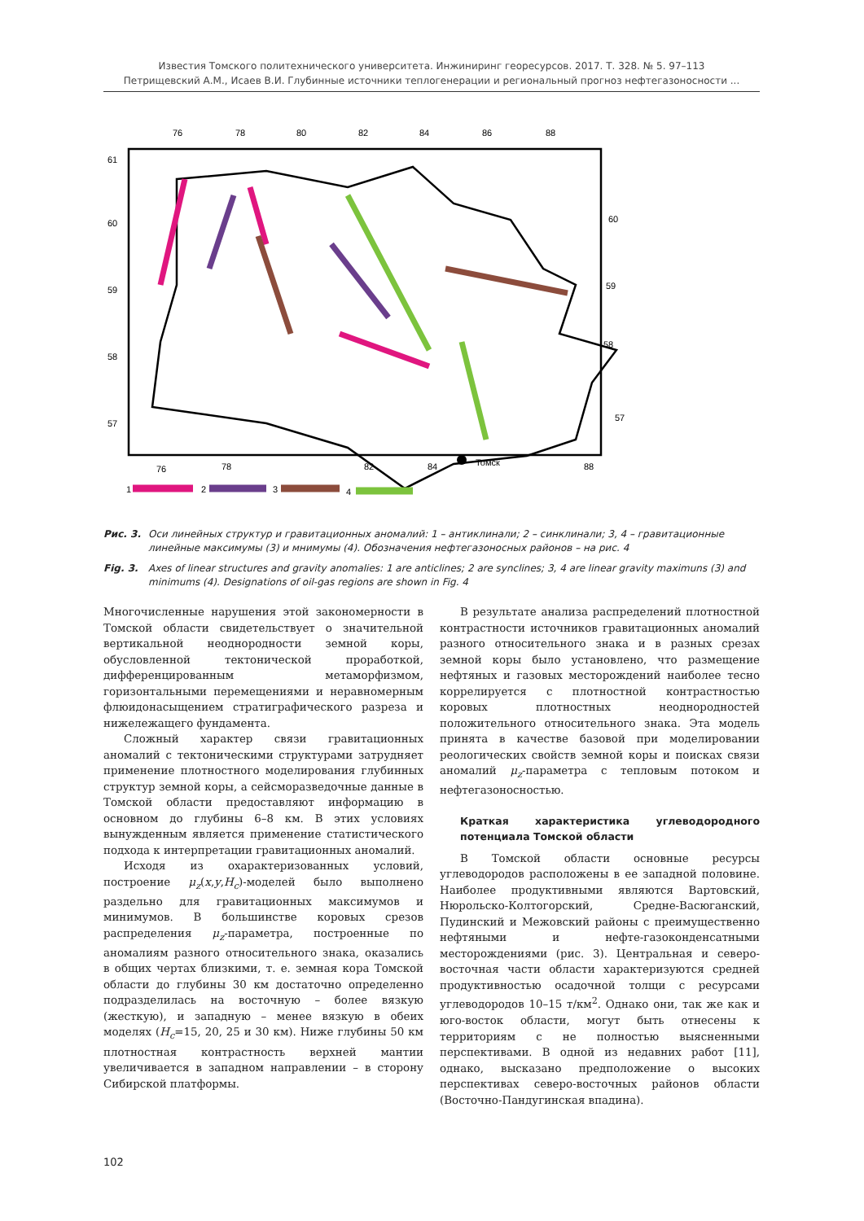Известия Томского политехнического университета. Инжиниринг георесурсов. 2017. Т. 328. № 5. 97–113
Петрищевский А.М., Исаев В.И. Глубинные источники теплогенерации и региональный прогноз нефтегазоносности ...
76
78
80
82
84
86
88
61
60
59
58
57
60
59
58
57
76
78
82
84
Томск
88
1
2
3
4
Рис. 3. Оси линейных структур и гравитационных аномалий: 1 – антиклинали; 2 – синклинали; 3, 4 – гравитационные линейные максимумы (3) и мнимумы (4). Обозначения нефтегазоносных районов – на рис. 4
Fig. 3. Axes of linear structures and gravity anomalies: 1 are anticlines; 2 are synclines; 3, 4 are linear gravity maximuns (3) and minimums (4). Designations of oil-gas regions are shown in Fig. 4
Многочисленные нарушения этой закономерности в Томской области свидетельствует о значительной вертикальной неоднородности земной коры, обусловленной тектонической проработкой, дифференцированным метаморфизмом, горизонтальными перемещениями и неравномерным флюидонасыщением стратиграфического разреза и нижележащего фундамента.
Сложный характер связи гравитационных аномалий с тектоническими структурами затрудняет применение плотностного моделирования глубинных структур земной коры, а сейсморазведочные данные в Томской области предоставляют информацию в основном до глубины 6–8 км. В этих условиях вынужденным является применение статистического подхода к интерпретации гравитационных аномалий.
Исходя из охарактеризованных условий, построение μ<sub>z</sub>(x,y,H<sub>c</sub>)-моделей было выполнено раздельно для гравитационных максимумов и минимумов. В большинстве коровых срезов распределения μ<sub>z</sub>-параметра, построенные по аномалиям разного относительного знака, оказались в общих чертах близкими, т. е. земная кора Томской области до глубины 30 км достаточно определенно подразделилась на восточную – более вязкую (жесткую), и западную – менее вязкую в обеих моделях (H<sub>c</sub>=15, 20, 25 и 30 км). Ниже глубины 50 км плотностная контрастность верхней мантии увеличивается в западном направлении – в сторону Сибирской платформы.
В результате анализа распределений плотностной контрастности источников гравитационных аномалий разного относительного знака и в разных срезах земной коры было установлено, что размещение нефтяных и газовых месторождений наиболее тесно коррелируется с плотностной контрастностью коровых плотностных неоднородностей положительного относительного знака. Эта модель принята в качестве базовой при моделировании реологических свойств земной коры и поисках связи аномалий μ<sub>z</sub>-параметра с тепловым потоком и нефтегазоносностью.
Краткая характеристика углеводородного потенциала Томской области
В Томской области основные ресурсы углеводородов расположены в ее западной половине. Наиболее продуктивными являются Вартовский, Нюрольско-Колтогорский, Средне-Васюганский, Пудинский и Межовский районы с преимущественно нефтяными и нефте-газоконденсатными месторождениями (рис. 3). Центральная и северо-восточная части области характеризуются средней продуктивностью осадочной толщи с ресурсами углеводородов 10–15 т/км<sup>2</sup>. Однако они, так же как и юго-восток области, могут быть отнесены к территориям с не полностью выясненными перспективами. В одной из недавних работ [11], однако, высказано предположение о высоких перспективах северо-восточных районов области (Восточно-Пандугинская впадина).
102